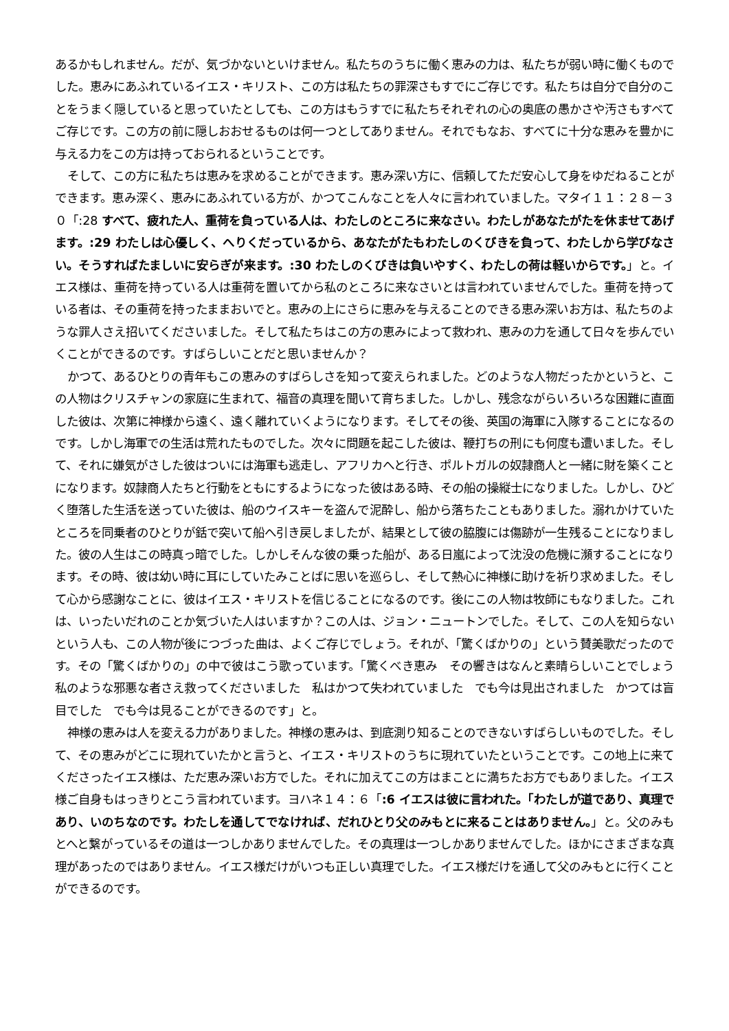あるかもしれません。だが、気づかないといけません。私たちのうちに働く恵みの力は、私たちが弱い時に働くものでした。恵みにあふれているイエス・キリスト、この方は私たちの罪深さもすでにご存じです。私たちは自分で自分のことをうまく隠していると思っていたとしても、この方はもうすでに私たちそれぞれの心の奥底の愚かさや汚さもすべてご存じです。この方の前に隠しおおせるものは何一つとしてありません。それでもなお、すべてに十分な恵みを豊かに与える力をこの方は持っておられるということです。
そして、この方に私たちは恵みを求めることができます。恵み深い方に、信頼してただ安心して身をゆだねることができます。恵み深く、恵みにあふれている方が、かつてこんなことを人々に言われていました。マタイ１１：２８－３０「:28 すべて、疲れた人、重荷を負っている人は、わたしのところに来なさい。わたしがあなたがたを休ませてあげます。:29 わたしは心優しく、へりくだっているから、あなたがたもわたしのくびきを負って、わたしから学びなさい。そうすればたましいに安らぎが来ます。:30 わたしのくびきは負いやすく、わたしの荷は軽いからです。」と。イエス様は、重荷を持っている人は重荷を置いてから私のところに来なさいとは言われていませんでした。重荷を持っている者は、その重荷を持ったままおいでと。恵みの上にさらに恵みを与えることのできる恵み深いお方は、私たちのような罪人さえ招いてくださいました。そして私たちはこの方の恵みによって救われ、恵みの力を通して日々を歩んでいくことができるのです。すばらしいことだと思いませんか？
かつて、あるひとりの青年もこの恵みのすばらしさを知って変えられました。どのような人物だったかというと、この人物はクリスチャンの家庭に生まれて、福音の真理を聞いて育ちました。しかし、残念ながらいろいろな困難に直面した彼は、次第に神様から遠く、遠く離れていくようになります。そしてその後、英国の海軍に入隊することになるのです。しかし海軍での生活は荒れたものでした。次々に問題を起こした彼は、鞭打ちの刑にも何度も遭いました。そして、それに嫌気がさした彼はついには海軍も逃走し、アフリカへと行き、ポルトガルの奴隷商人と一緒に財を築くことになります。奴隷商人たちと行動をともにするようになった彼はある時、その船の操縦士になりました。しかし、ひどく堕落した生活を送っていた彼は、船のウイスキーを盗んで泥酔し、船から落ちたこともありました。溺れかけていたところを同乗者のひとりが銛で突いて船へ引き戻しましたが、結果として彼の脇腹には傷跡が一生残ることになりました。彼の人生はこの時真っ暗でした。しかしそんな彼の乗った船が、ある日嵐によって沈没の危機に瀕することになります。その時、彼は幼い時に耳にしていたみことばに思いを巡らし、そして熱心に神様に助けを祈り求めました。そして心から感謝なことに、彼はイエス・キリストを信じることになるのです。後にこの人物は牧師にもなりました。これは、いったいだれのことか気づいた人はいますか？この人は、ジョン・ニュートンでした。そして、この人を知らないという人も、この人物が後につづった曲は、よくご存じでしょう。それが、「驚くばかりの」という賛美歌だったのです。その「驚くばかりの」の中で彼はこう歌っています。「驚くべき恵み　その響きはなんと素晴らしいことでしょう　私のような邪悪な者さえ救ってくださいました　私はかつて失われていました　でも今は見出されました　かつては盲目でした　でも今は見ることができるのです」と。
神様の恵みは人を変える力がありました。神様の恵みは、到底測り知ることのできないすばらしいものでした。そして、その恵みがどこに現れていたかと言うと、イエス・キリストのうちに現れていたということです。この地上に来てくださったイエス様は、ただ恵み深いお方でした。それに加えてこの方はまことに満ちたお方でもありました。イエス様ご自身もはっきりとこう言われています。ヨハネ１４：６「:6 イエスは彼に言われた。「わたしが道であり、真理であり、いのちなのです。わたしを通してでなければ、だれひとり父のみもとに来ることはありません。」と。父のみもとへと繋がっているその道は一つしかありませんでした。その真理は一つしかありませんでした。ほかにさまざまな真理があったのではありません。イエス様だけがいつも正しい真理でした。イエス様だけを通して父のみもとに行くことができるのです。